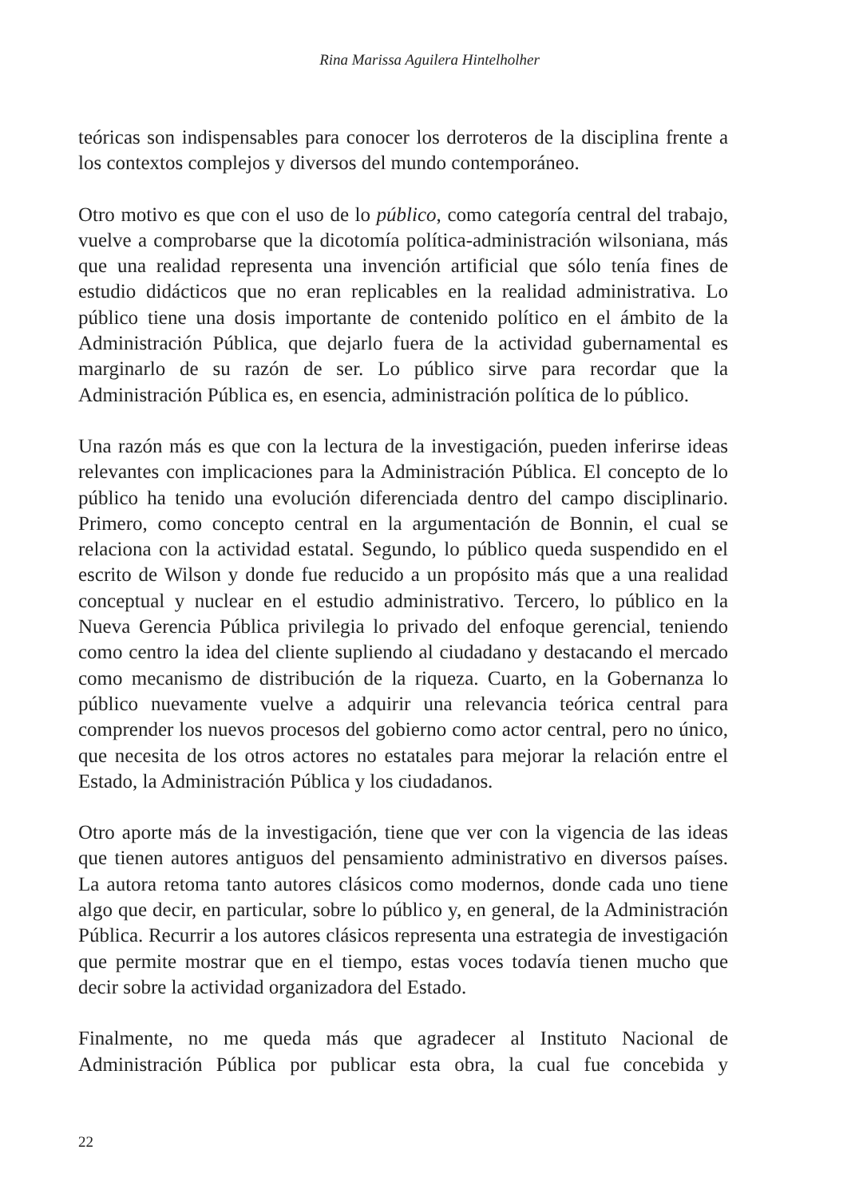Rina Marissa Aguilera Hintelholher
teóricas son indispensables para conocer los derroteros de la disciplina frente a los contextos complejos y diversos del mundo contemporáneo.
Otro motivo es que con el uso de lo público, como categoría central del trabajo, vuelve a comprobarse que la dicotomía política-administración wilsoniana, más que una realidad representa una invención artificial que sólo tenía fines de estudio didácticos que no eran replicables en la realidad administrativa. Lo público tiene una dosis importante de contenido político en el ámbito de la Administración Pública, que dejarlo fuera de la actividad gubernamental es marginarlo de su razón de ser. Lo público sirve para recordar que la Administración Pública es, en esencia, administración política de lo público.
Una razón más es que con la lectura de la investigación, pueden inferirse ideas relevantes con implicaciones para la Administración Pública. El concepto de lo público ha tenido una evolución diferenciada dentro del campo disciplinario. Primero, como concepto central en la argumentación de Bonnin, el cual se relaciona con la actividad estatal. Segundo, lo público queda suspendido en el escrito de Wilson y donde fue reducido a un propósito más que a una realidad conceptual y nuclear en el estudio administrativo. Tercero, lo público en la Nueva Gerencia Pública privilegia lo privado del enfoque gerencial, teniendo como centro la idea del cliente supliendo al ciudadano y destacando el mercado como mecanismo de distribución de la riqueza. Cuarto, en la Gobernanza lo público nuevamente vuelve a adquirir una relevancia teórica central para comprender los nuevos procesos del gobierno como actor central, pero no único, que necesita de los otros actores no estatales para mejorar la relación entre el Estado, la Administración Pública y los ciudadanos.
Otro aporte más de la investigación, tiene que ver con la vigencia de las ideas que tienen autores antiguos del pensamiento administrativo en diversos países. La autora retoma tanto autores clásicos como modernos, donde cada uno tiene algo que decir, en particular, sobre lo público y, en general, de la Administración Pública. Recurrir a los autores clásicos representa una estrategia de investigación que permite mostrar que en el tiempo, estas voces todavía tienen mucho que decir sobre la actividad organizadora del Estado.
Finalmente, no me queda más que agradecer al Instituto Nacional de Administración Pública por publicar esta obra, la cual fue concebida y
22